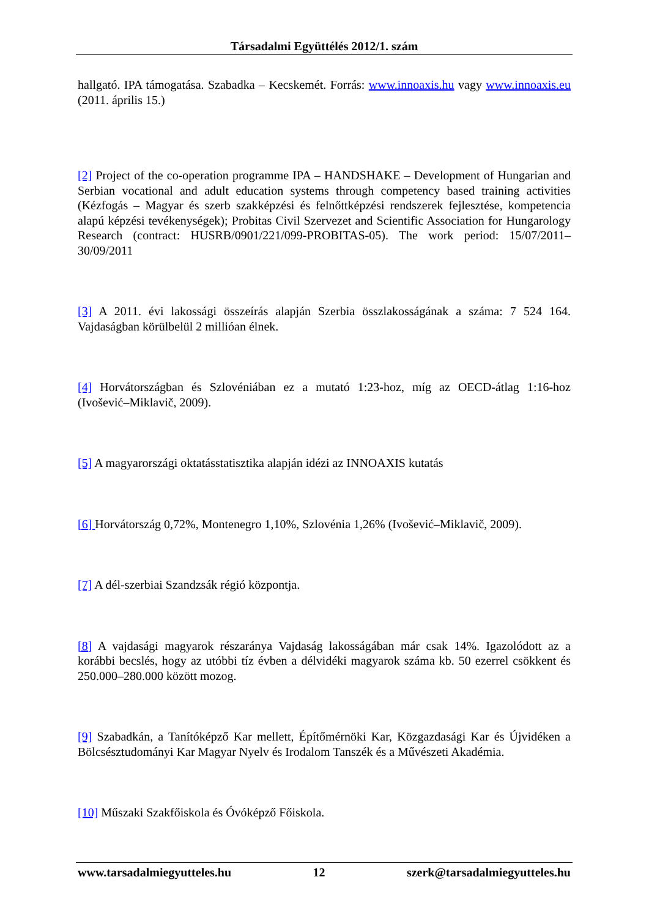Társadalmi Együttélés 2012/1. szám
hallgató. IPA támogatása. Szabadka – Kecskemét. Forrás: www.innoaxis.hu vagy www.innoaxis.eu (2011. április 15.)
[2] Project of the co-operation programme IPA – HANDSHAKE – Development of Hungarian and Serbian vocational and adult education systems through competency based training activities (Kézfogás – Magyar és szerb szakképzési és felnőttképzési rendszerek fejlesztése, kompetencia alapú képzési tevékenységek); Probitas Civil Szervezet and Scientific Association for Hungarology Research (contract: HUSRB/0901/221/099-PROBITAS-05). The work period: 15/07/2011– 30/09/2011
[3] A 2011. évi lakossági összeírás alapján Szerbia összlakosságának a száma: 7 524 164. Vajdaságban körülbelül 2 millióan élnek.
[4] Horvátországban és Szlovéniában ez a mutató 1:23-hoz, míg az OECD-átlag 1:16-hoz (Ivošević–Miklavič, 2009).
[5] A magyarországi oktatásstatisztika alapján idézi az INNOAXIS kutatás
[6] Horvátország 0,72%, Montenegro 1,10%, Szlovénia 1,26% (Ivošević–Miklavič, 2009).
[7] A dél-szerbiai Szandzsák régió központja.
[8] A vajdasági magyarok részaránya Vajdaság lakosságában már csak 14%. Igazolódott az a korábbi becslés, hogy az utóbbi tíz évben a délvidéki magyarok száma kb. 50 ezerrel csökkent és 250.000–280.000 között mozog.
[9] Szabadkán, a Tanítóképző Kar mellett, Építőmérnöki Kar, Közgazdasági Kar és Újvidéken a Bölcsésztudományi Kar Magyar Nyelv és Irodalom Tanszék és a Művészeti Akadémia.
[10] Műszaki Szakfőiskola és Óvóképző Főiskola.
www.tarsadalmiegyutteles.hu 12 szerk@tarsadalmiegyutteles.hu